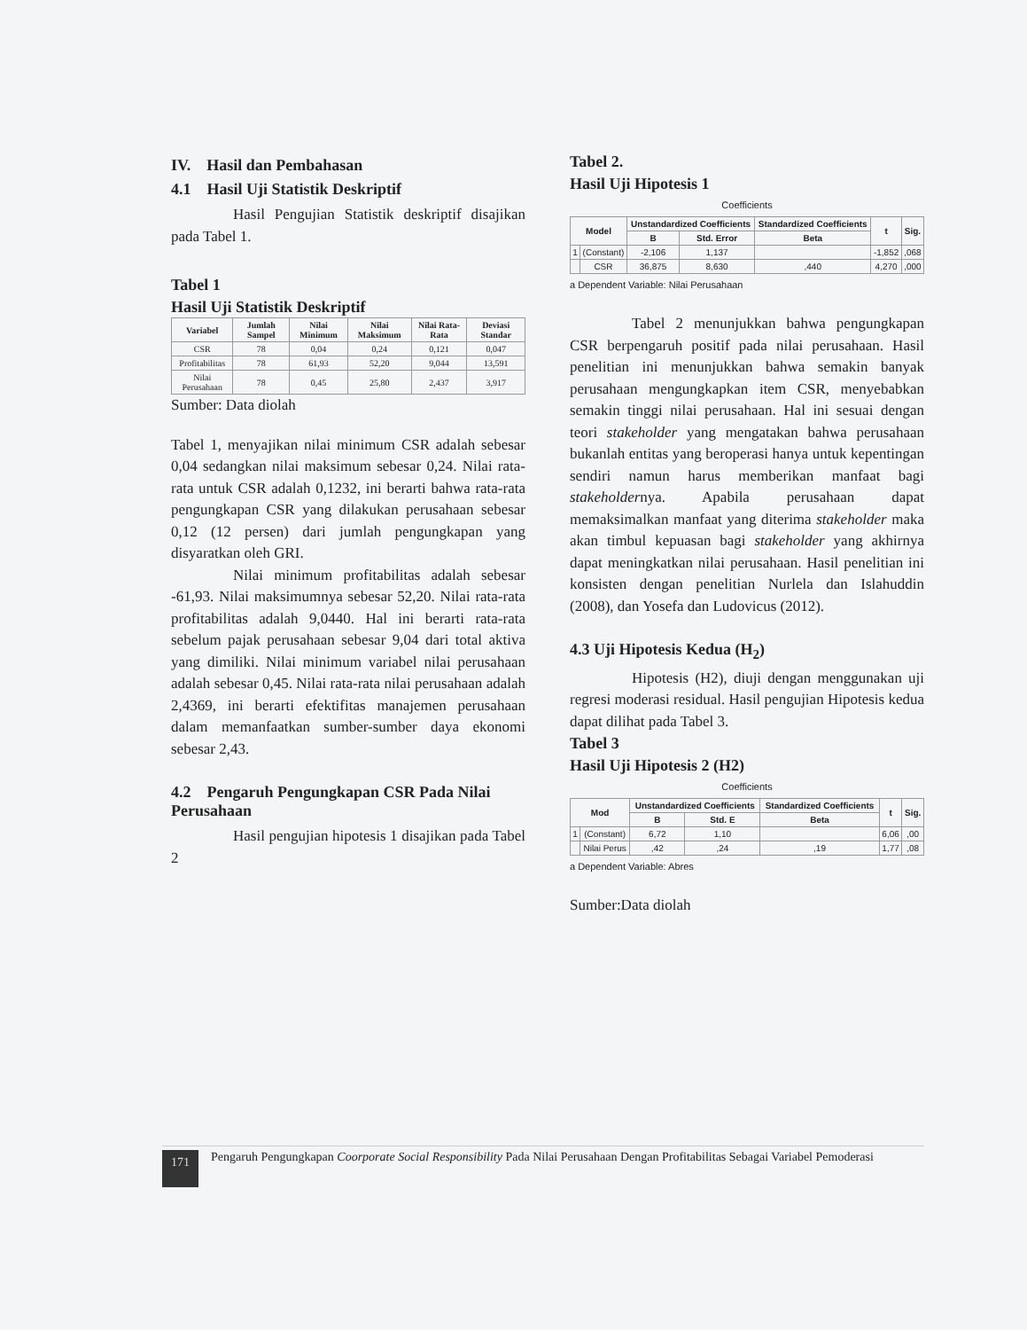IV. Hasil dan Pembahasan
4.1 Hasil Uji Statistik Deskriptif
Hasil Pengujian Statistik deskriptif disajikan pada Tabel 1.
Tabel 1
Hasil Uji Statistik Deskriptif
| Variabel | Jumlah Sampel | Nilai Minimum | Nilai Maksimum | Nilai Rata-Rata | Deviasi Standar |
| --- | --- | --- | --- | --- | --- |
| CSR | 78 | 0,04 | 0,24 | 0,121 | 0,047 |
| Profitabilitas | 78 | 61,93 | 52,20 | 9,044 | 13,591 |
| Nilai Perusahaan | 78 | 0,45 | 25,80 | 2,437 | 3,917 |
Sumber: Data diolah
Tabel 1, menyajikan nilai minimum CSR adalah sebesar 0,04 sedangkan nilai maksimum sebesar 0,24. Nilai rata-rata untuk CSR adalah 0,1232, ini berarti bahwa rata-rata pengungkapan CSR yang dilakukan perusahaan sebesar 0,12 (12 persen) dari jumlah pengungkapan yang disyaratkan oleh GRI.
Nilai minimum profitabilitas adalah sebesar -61,93. Nilai maksimumnya sebesar 52,20. Nilai rata-rata profitabilitas adalah 9,0440. Hal ini berarti rata-rata sebelum pajak perusahaan sebesar 9,04 dari total aktiva yang dimiliki. Nilai minimum variabel nilai perusahaan adalah sebesar 0,45. Nilai rata-rata nilai perusahaan adalah 2,4369, ini berarti efektifitas manajemen perusahaan dalam memanfaatkan sumber-sumber daya ekonomi sebesar 2,43.
4.2 Pengaruh Pengungkapan CSR Pada Nilai Perusahaan
Hasil pengujian hipotesis 1 disajikan pada Tabel 2
Tabel 2.
Hasil Uji Hipotesis 1
Coefficients
| Model | | Unstandardized Coefficients | | Standardized Coefficients | t | Sig. |
| --- | --- | --- | --- | --- | --- | --- |
| | | B | Std. Error | Beta | | |
| 1 | (Constant) | -2,106 | 1,137 | | -1,852 | ,068 |
| | CSR | 36,875 | 8,630 | ,440 | 4,270 | ,000 |
a Dependent Variable: Nilai Perusahaan
Tabel 2 menunjukkan bahwa pengungkapan CSR berpengaruh positif pada nilai perusahaan. Hasil penelitian ini menunjukkan bahwa semakin banyak perusahaan mengungkapkan item CSR, menyebabkan semakin tinggi nilai perusahaan. Hal ini sesuai dengan teori stakeholder yang mengatakan bahwa perusahaan bukanlah entitas yang beroperasi hanya untuk kepentingan sendiri namun harus memberikan manfaat bagi stakeholdernya. Apabila perusahaan dapat memaksimalkan manfaat yang diterima stakeholder maka akan timbul kepuasan bagi stakeholder yang akhirnya dapat meningkatkan nilai perusahaan. Hasil penelitian ini konsisten dengan penelitian Nurlela dan Islahuddin (2008), dan Yosefa dan Ludovicus (2012).
4.3 Uji Hipotesis Kedua (H<sub>2</sub>)
Hipotesis (H2), diuji dengan menggunakan uji regresi moderasi residual. Hasil pengujian Hipotesis kedua dapat dilihat pada Tabel 3.
Tabel 3
Hasil Uji Hipotesis 2 (H2)
Coefficients
| Mod | | Unstandardized Coefficients | | Standardized Coefficients | t | Sig. |
| --- | --- | --- | --- | --- | --- | --- |
| | | B | Std. E | Beta | | |
| 1 | (Constant) | 6,72 | 1,10 | | 6,06 | ,00 |
| | Nilai Perus | ,42 | ,24 | ,19 | 1,77 | ,08 |
a Dependent Variable: Abres
Sumber:Data diolah
171
Pengaruh Pengungkapan Coorporate Social Responsibility Pada Nilai Perusahaan Dengan Profitabilitas Sebagai Variabel Pemoderasi